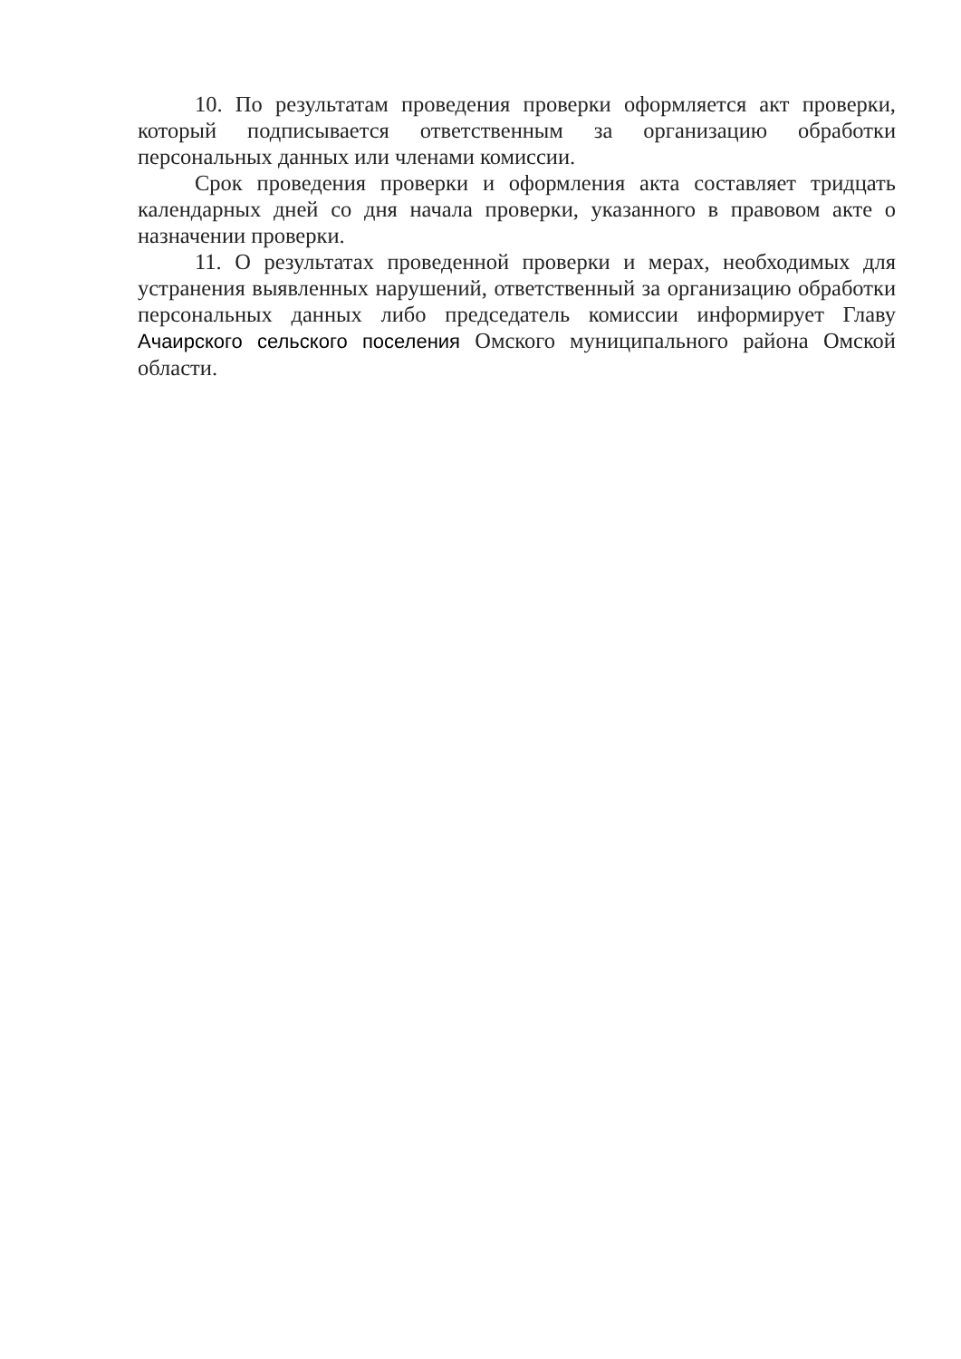10. По результатам проведения проверки оформляется акт проверки, который подписывается ответственным за организацию обработки персональных данных или членами комиссии.
Срок проведения проверки и оформления акта составляет тридцать календарных дней со дня начала проверки, указанного в правовом акте о назначении проверки.
11. О результатах проведенной проверки и мерах, необходимых для устранения выявленных нарушений, ответственный за организацию обработки персональных данных либо председатель комиссии информирует Главу Ачаирского сельского поселения Омского муниципального района Омской области.